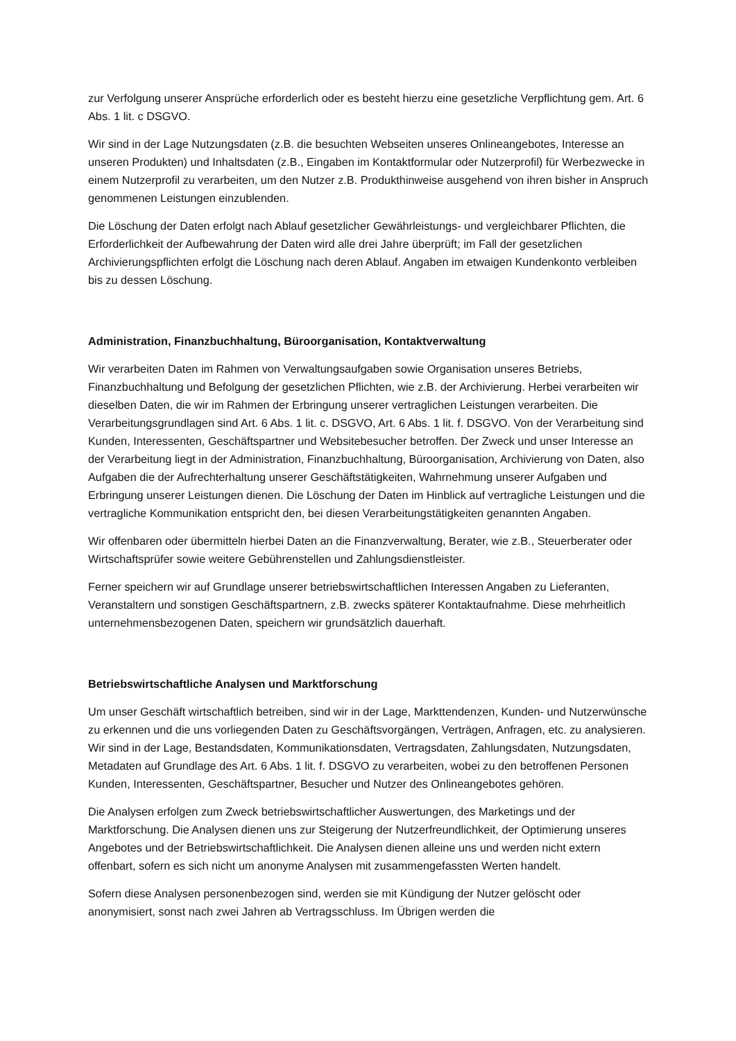zur Verfolgung unserer Ansprüche erforderlich oder es besteht hierzu eine gesetzliche Verpflichtung gem. Art. 6 Abs. 1 lit. c DSGVO.
Wir sind in der Lage Nutzungsdaten (z.B. die besuchten Webseiten unseres Onlineangebotes, Interesse an unseren Produkten) und Inhaltsdaten (z.B., Eingaben im Kontaktformular oder Nutzerprofil) für Werbezwecke in einem Nutzerprofil zu verarbeiten, um den Nutzer z.B. Produkthinweise ausgehend von ihren bisher in Anspruch genommenen Leistungen einzublenden.
Die Löschung der Daten erfolgt nach Ablauf gesetzlicher Gewährleistungs- und vergleichbarer Pflichten, die Erforderlichkeit der Aufbewahrung der Daten wird alle drei Jahre überprüft; im Fall der gesetzlichen Archivierungspflichten erfolgt die Löschung nach deren Ablauf. Angaben im etwaigen Kundenkonto verbleiben bis zu dessen Löschung.
Administration, Finanzbuchhaltung, Büroorganisation, Kontaktverwaltung
Wir verarbeiten Daten im Rahmen von Verwaltungsaufgaben sowie Organisation unseres Betriebs, Finanzbuchhaltung und Befolgung der gesetzlichen Pflichten, wie z.B. der Archivierung. Herbei verarbeiten wir dieselben Daten, die wir im Rahmen der Erbringung unserer vertraglichen Leistungen verarbeiten. Die Verarbeitungsgrundlagen sind Art. 6 Abs. 1 lit. c. DSGVO, Art. 6 Abs. 1 lit. f. DSGVO. Von der Verarbeitung sind Kunden, Interessenten, Geschäftspartner und Websitebesucher betroffen. Der Zweck und unser Interesse an der Verarbeitung liegt in der Administration, Finanzbuchhaltung, Büroorganisation, Archivierung von Daten, also Aufgaben die der Aufrechterhaltung unserer Geschäftstätigkeiten, Wahrnehmung unserer Aufgaben und Erbringung unserer Leistungen dienen. Die Löschung der Daten im Hinblick auf vertragliche Leistungen und die vertragliche Kommunikation entspricht den, bei diesen Verarbeitungstätigkeiten genannten Angaben.
Wir offenbaren oder übermitteln hierbei Daten an die Finanzverwaltung, Berater, wie z.B., Steuerberater oder Wirtschaftsprüfer sowie weitere Gebührenstellen und Zahlungsdienstleister.
Ferner speichern wir auf Grundlage unserer betriebswirtschaftlichen Interessen Angaben zu Lieferanten, Veranstaltern und sonstigen Geschäftspartnern, z.B. zwecks späterer Kontaktaufnahme. Diese mehrheitlich unternehmensbezogenen Daten, speichern wir grundsätzlich dauerhaft.
Betriebswirtschaftliche Analysen und Marktforschung
Um unser Geschäft wirtschaftlich betreiben, sind wir in der Lage, Markttendenzen, Kunden- und Nutzerwünsche zu erkennen und die uns vorliegenden Daten zu Geschäftsvorgängen, Verträgen, Anfragen, etc. zu analysieren. Wir sind in der Lage, Bestandsdaten, Kommunikationsdaten, Vertragsdaten, Zahlungsdaten, Nutzungsdaten, Metadaten auf Grundlage des Art. 6 Abs. 1 lit. f. DSGVO zu verarbeiten, wobei zu den betroffenen Personen Kunden, Interessenten, Geschäftspartner, Besucher und Nutzer des Onlineangebotes gehören.
Die Analysen erfolgen zum Zweck betriebswirtschaftlicher Auswertungen, des Marketings und der Marktforschung. Die Analysen dienen uns zur Steigerung der Nutzerfreundlichkeit, der Optimierung unseres Angebotes und der Betriebswirtschaftlichkeit. Die Analysen dienen alleine uns und werden nicht extern offenbart, sofern es sich nicht um anonyme Analysen mit zusammengefassten Werten handelt.
Sofern diese Analysen personenbezogen sind, werden sie mit Kündigung der Nutzer gelöscht oder anonymisiert, sonst nach zwei Jahren ab Vertragsschluss. Im Übrigen werden die